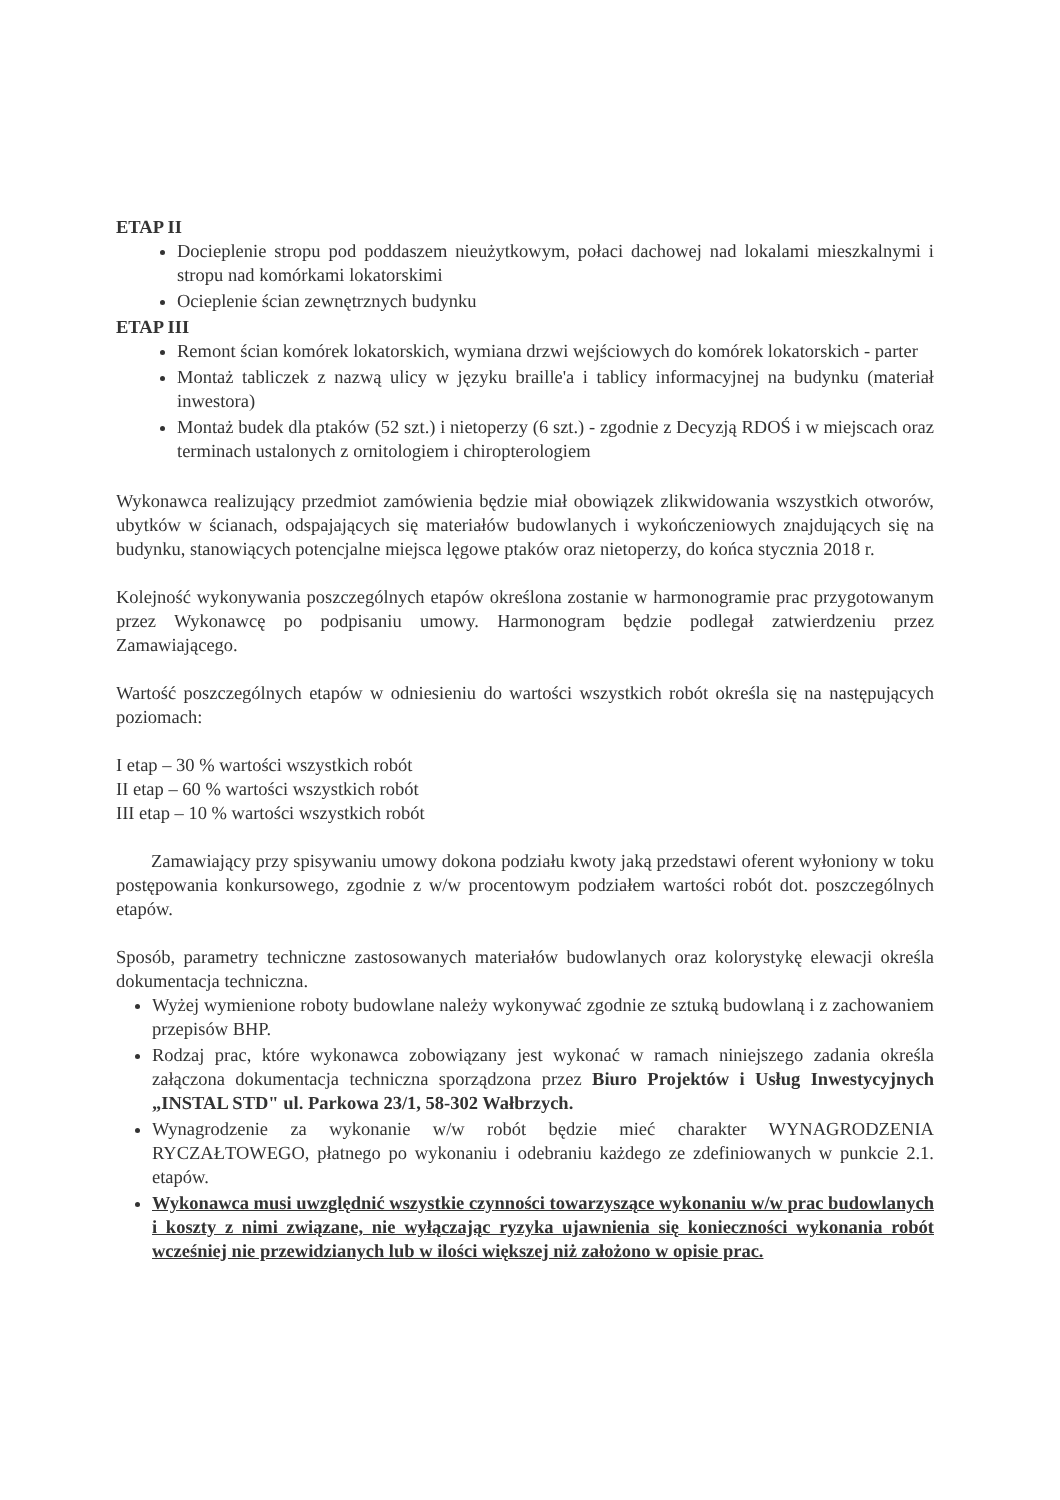ETAP II
Docieplenie stropu pod poddaszem nieużytkowym, połaci dachowej nad lokalami mieszkalnymi i stropu nad komórkami lokatorskimi
Ocieplenie ścian zewnętrznych budynku
ETAP III
Remont ścian komórek lokatorskich, wymiana drzwi wejściowych do komórek lokatorskich - parter
Montaż tabliczek z nazwą ulicy w języku braille'a i tablicy informacyjnej na budynku (materiał inwestora)
Montaż budek dla ptaków (52 szt.) i nietoperzy (6 szt.) - zgodnie z Decyzją RDOŚ i w miejscach oraz terminach ustalonych z ornitologiem i chiropterologiem
Wykonawca realizujący przedmiot zamówienia będzie miał obowiązek zlikwidowania wszystkich otworów, ubytków w ścianach, odspajających się materiałów budowlanych i wykończeniowych znajdujących się na budynku, stanowiących potencjalne miejsca lęgowe ptaków oraz nietoperzy, do końca stycznia 2018 r.
Kolejność wykonywania poszczególnych etapów określona zostanie w harmonogramie prac przygotowanym przez Wykonawcę po podpisaniu umowy. Harmonogram będzie podlegał zatwierdzeniu przez Zamawiającego.
Wartość poszczególnych etapów w odniesieniu do wartości wszystkich robót określa się na następujących poziomach:
I etap – 30 % wartości wszystkich robót
II etap – 60 % wartości wszystkich robót
III etap – 10 % wartości wszystkich robót
Zamawiający przy spisywaniu umowy dokona podziału kwoty jaką przedstawi oferent wyłoniony w toku postępowania konkursowego, zgodnie z w/w procentowym podziałem wartości robót dot. poszczególnych etapów.
Sposób, parametry techniczne zastosowanych materiałów budowlanych oraz kolorystykę elewacji określa dokumentacja techniczna.
Wyżej wymienione roboty budowlane należy wykonywać zgodnie ze sztuką budowlaną i z zachowaniem przepisów BHP.
Rodzaj prac, które wykonawca zobowiązany jest wykonać w ramach niniejszego zadania określa załączona dokumentacja techniczna sporządzona przez Biuro Projektów i Usług Inwestycyjnych „INSTAL STD" ul. Parkowa 23/1, 58-302 Wałbrzych.
Wynagrodzenie za wykonanie w/w robót będzie mieć charakter WYNAGRODZENIA RYCZAŁTOWEGO, płatnego po wykonaniu i odebraniu każdego ze zdefiniowanych w punkcie 2.1. etapów.
Wykonawca musi uwzględnić wszystkie czynności towarzyszące wykonaniu w/w prac budowlanych i koszty z nimi związane, nie wyłączając ryzyka ujawnienia się konieczności wykonania robót wcześniej nie przewidzianych lub w ilości większej niż założono w opisie prac.